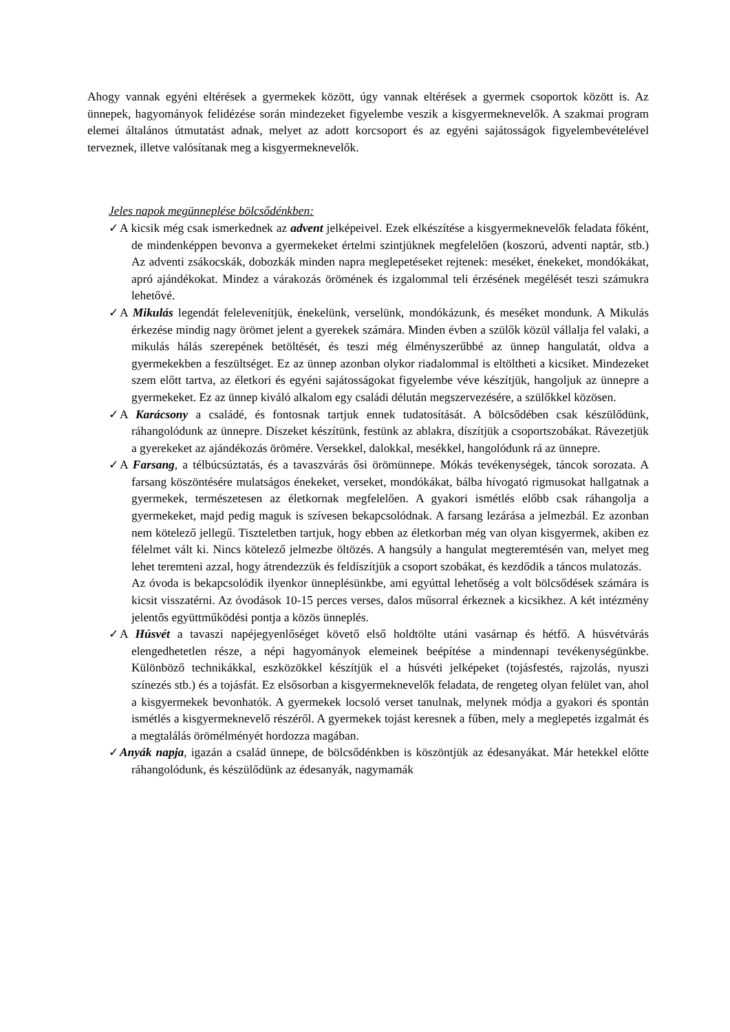Ahogy vannak egyéni eltérések a gyermekek között, úgy vannak eltérések a gyermek csoportok között is. Az ünnepek, hagyományok felidézése során mindezeket figyelembe veszik a kisgyermeknevelők. A szakmai program elemei általános útmutatást adnak, melyet az adott korcsoport és az egyéni sajátosságok figyelembevételével terveznek, illetve valósítanak meg a kisgyermeknevelők.
Jeles napok megünneplése bölcsődénkben:
✓ A kicsik még csak ismerkednek az advent jelképeivel. Ezek elkészítése a kisgyermeknevelők feladata főként, de mindenképpen bevonva a gyermekeket értelmi szintjüknek megfelelően (koszorú, adventi naptár, stb.) Az adventi zsákocskák, dobozkák minden napra meglepetéseket rejtenek: meséket, énekeket, mondókákat, apró ajándékokat. Mindez a várakozás örömének és izgalommal teli érzésének megélését teszi számukra lehetővé.
✓ A Mikulás legendát felelevenítjük, énekelünk, verselünk, mondókázunk, és meséket mondunk. A Mikulás érkezése mindig nagy örömet jelent a gyerekek számára. Minden évben a szülők közül vállalja fel valaki, a mikulás hálás szerepének betöltését, és teszi még élményszerűbbé az ünnep hangulatát, oldva a gyermekekben a feszültséget. Ez az ünnep azonban olykor riadalommal is eltöltheti a kicsiket. Mindezeket szem előtt tartva, az életkori és egyéni sajátosságokat figyelembe véve készítjük, hangoljuk az ünnepre a gyermekeket. Ez az ünnep kiváló alkalom egy családi délután megszervezésére, a szülőkkel közösen.
✓ A Karácsony a családé, és fontosnak tartjuk ennek tudatosítását. A bölcsődében csak készülődünk, ráhangolódunk az ünnepre. Díszeket készítünk, festünk az ablakra, díszítjük a csoportszobákat. Rávezetjük a gyerekeket az ajándékozás örömére. Versekkel, dalokkal, mesékkel, hangolódunk rá az ünnepre.
✓ A Farsang, a télbúcsúztatás, és a tavaszvárás ősi örömünnepe. Mókás tevékenységek, táncok sorozata. A farsang köszöntésére mulatságos énekeket, verseket, mondókákat, bálba hívogató rigmusokat hallgatnak a gyermekek, természetesen az életkornak megfelelően. A gyakori ismétlés előbb csak ráhangolja a gyermekeket, majd pedig maguk is szívesen bekapcsolódnak. A farsang lezárása a jelmezbál. Ez azonban nem kötelező jellegű. Tiszteletben tartjuk, hogy ebben az életkorban még van olyan kisgyermek, akiben ez félelmet vált ki. Nincs kötelező jelmezbe öltözés. A hangsúly a hangulat megteremtésén van, melyet meg lehet teremteni azzal, hogy átrendezzük és feldíszítjük a csoport szobákat, és kezdődik a táncos mulatozás.
Az óvoda is bekapcsolódik ilyenkor ünneplésünkbe, ami egyúttal lehetőség a volt bölcsődések számára is kicsit visszatérni. Az óvodások 10-15 perces verses, dalos műsorral érkeznek a kicsikhez. A két intézmény jelentős együttműködési pontja a közös ünneplés.
✓ A Húsvét a tavaszi napéjegyenlőséget követő első holdtölte utáni vasárnap és hétfő. A húsvétvárás elengedhetetlen része, a népi hagyományok elemeinek beépítése a mindennapi tevékenységünkbe. Különböző technikákkal, eszközökkel készítjük el a húsvéti jelképeket (tojásfestés, rajzolás, nyuszi színezés stb.) és a tojásfát. Ez elsősorban a kisgyermeknevelők feladata, de rengeteg olyan felület van, ahol a kisgyermekek bevonhatók. A gyermekek locsoló verset tanulnak, melynek módja a gyakori és spontán ismétlés a kisgyermeknevelő részéről. A gyermekek tojást keresnek a fűben, mely a meglepetés izgalmát és a megtalálás örömélményét hordozza magában.
✓ Anyák napja, igazán a család ünnepe, de bölcsődénkben is köszöntjük az édesanyákat. Már hetekkel előtte ráhangolódunk, és készülődünk az édesanyák, nagymamák